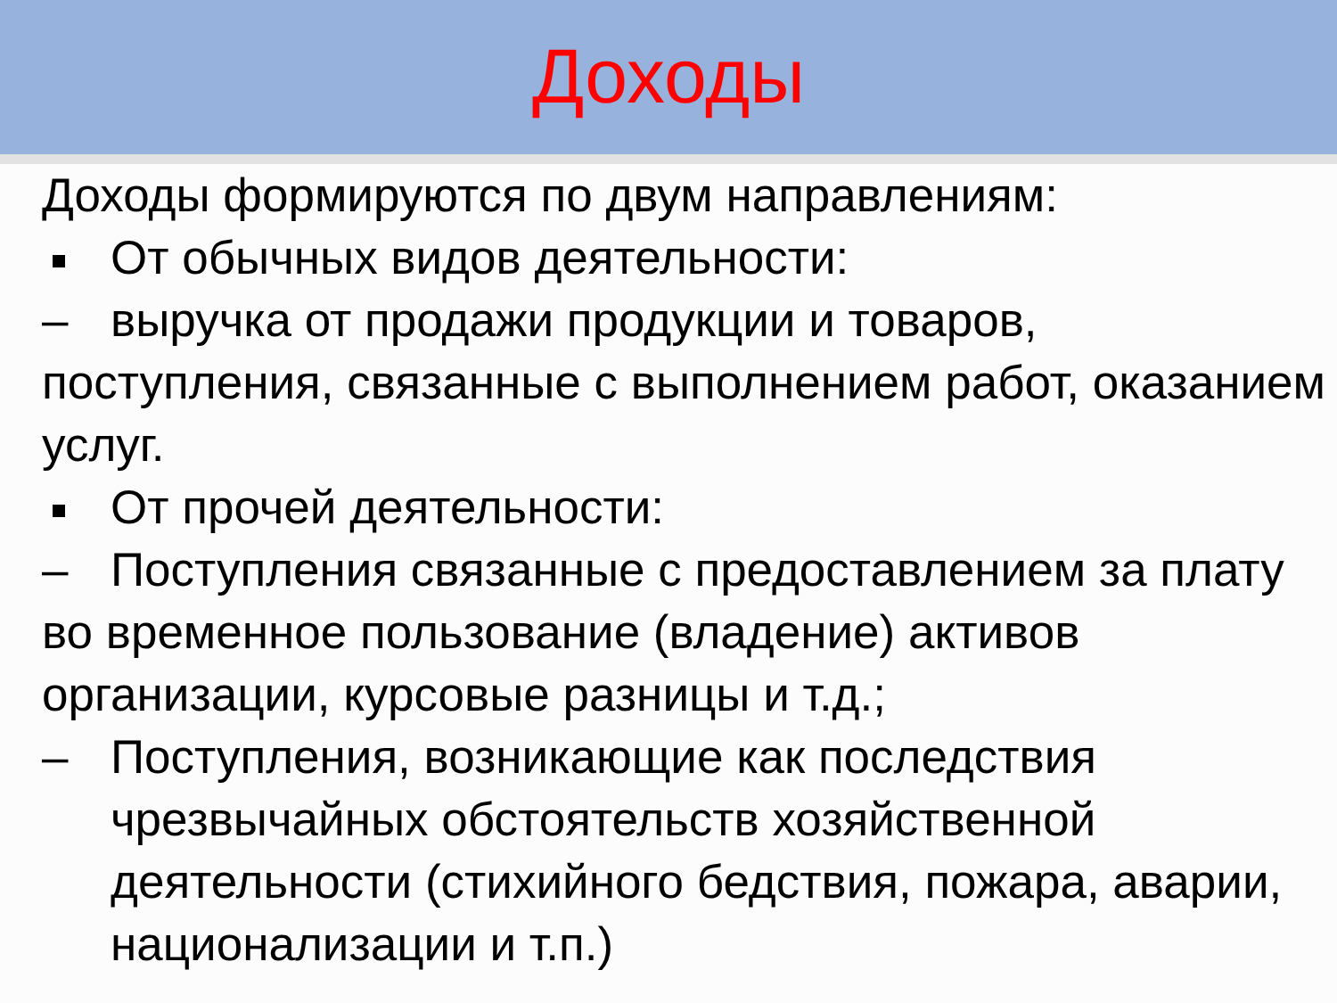Доходы
Доходы формируются по двум направлениям:
От обычных видов деятельности:
– выручка от продажи продукции и товаров,
поступления, связанные с выполнением работ, оказанием услуг.
От прочей деятельности:
– Поступления связанные с предоставлением за плату
во временное пользование (владение) активов организации, курсовые разницы и т.д.;
– Поступления, возникающие как последствия чрезвычайных обстоятельств хозяйственной деятельности (стихийного бедствия, пожара, аварии, национализации и т.п.)